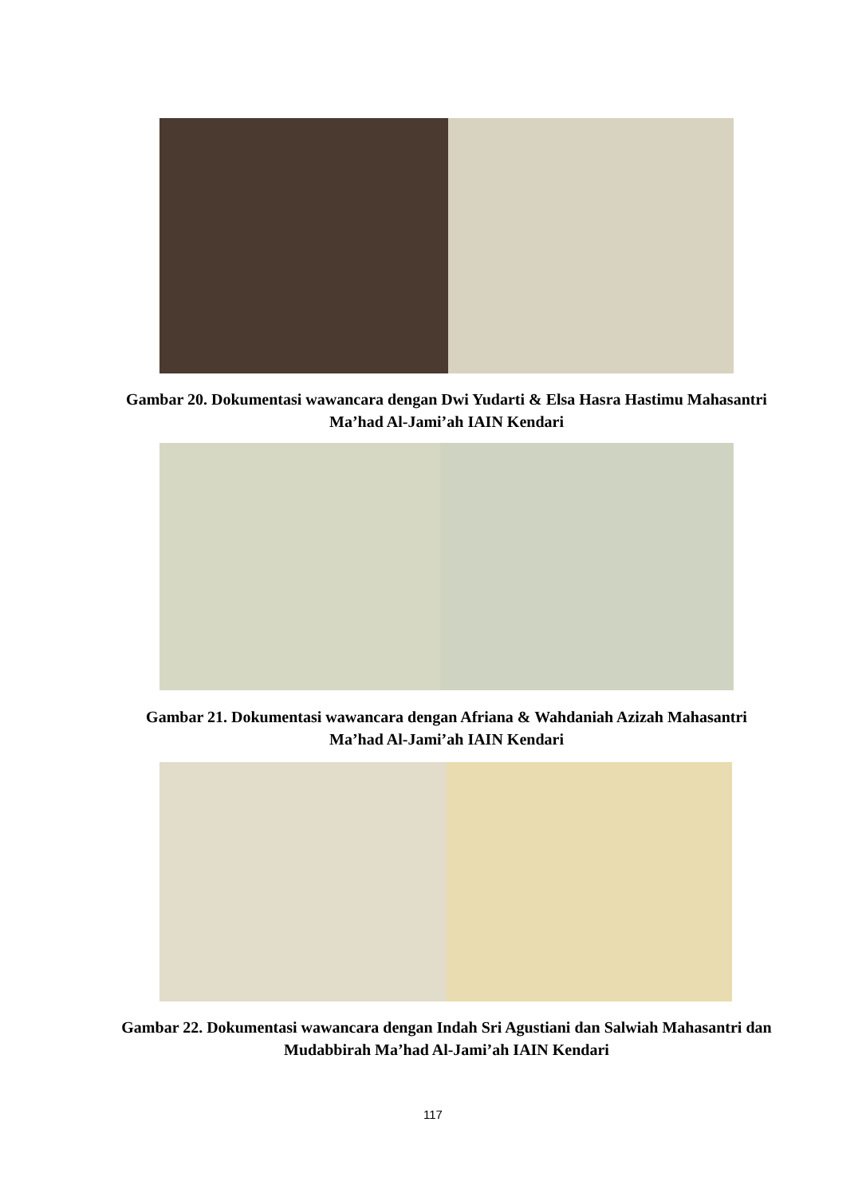Gambar 20. Dokumentasi wawancara dengan Dwi Yudarti & Elsa Hasra Hastimu Mahasantri Ma’had Al-Jami’ah IAIN Kendari
Gambar 21. Dokumentasi wawancara dengan Afriana & Wahdaniah Azizah Mahasantri Ma’had Al-Jami’ah IAIN Kendari
Gambar 22. Dokumentasi wawancara dengan Indah Sri Agustiani dan Salwiah Mahasantri dan Mudabbirah Ma’had Al-Jami’ah IAIN Kendari
117